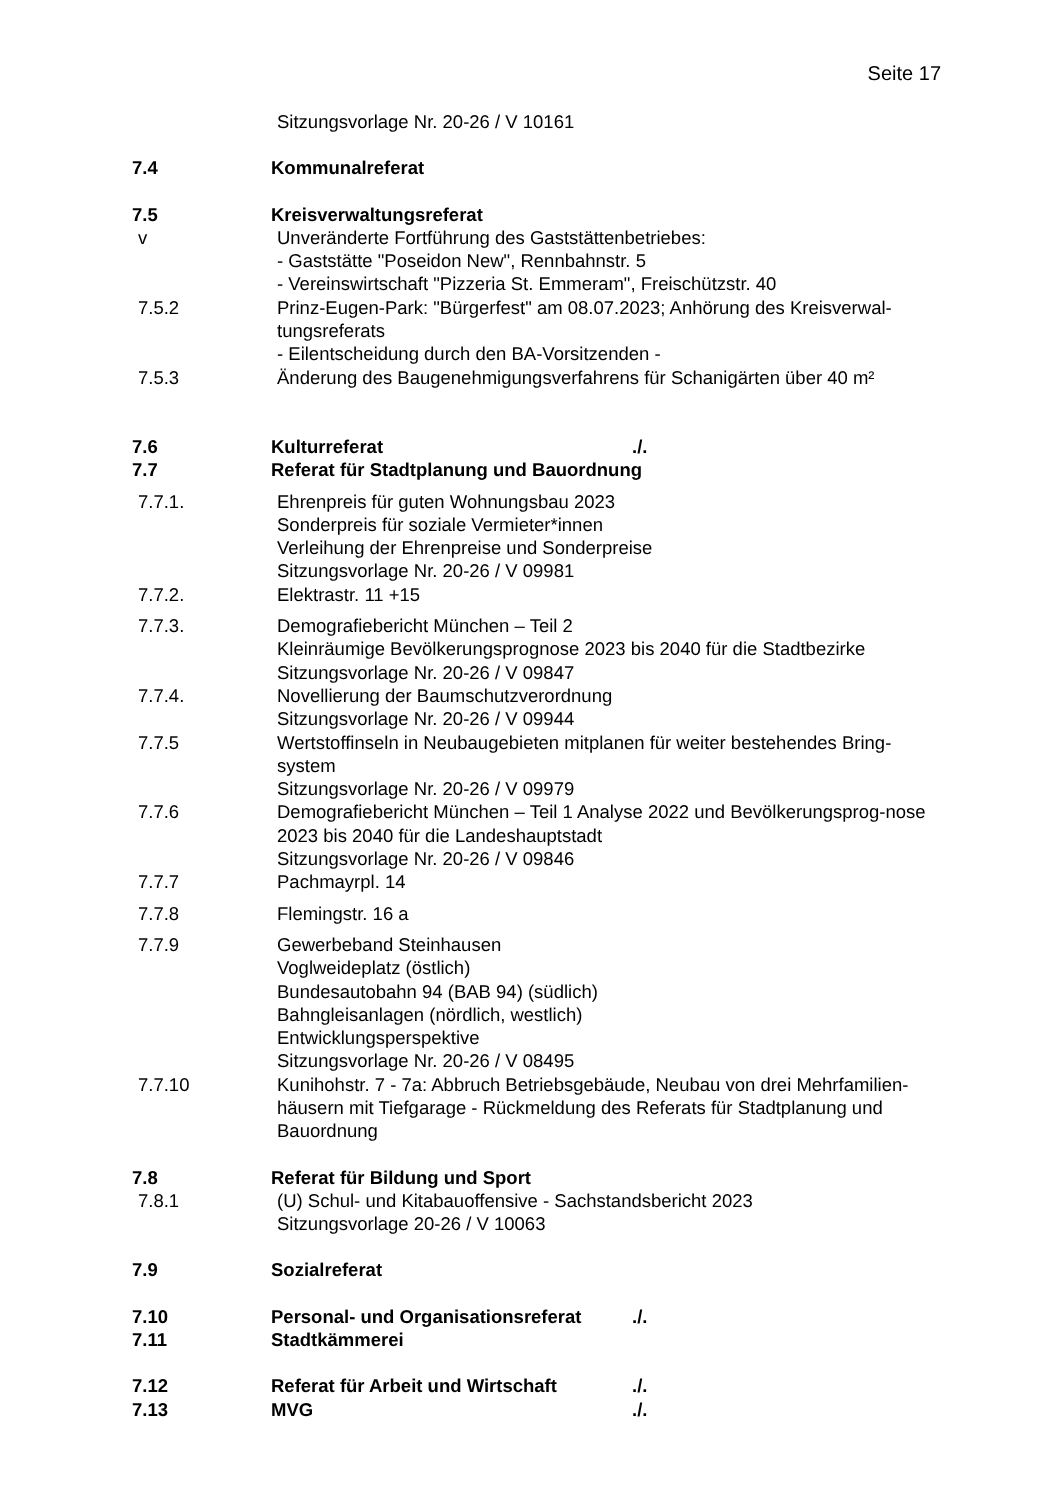Seite 17
Sitzungsvorlage Nr. 20-26 / V 10161
7.4 Kommunalreferat
7.5 Kreisverwaltungsreferat
v Unveränderte Fortführung des Gaststättenbetriebes:
- Gaststätte "Poseidon New", Rennbahnstr. 5
- Vereinswirtschaft "Pizzeria St. Emmeram", Freischützstr. 40
7.5.2 Prinz-Eugen-Park: "Bürgerfest" am 08.07.2023; Anhörung des Kreisverwal-tungsreferats
- Eilentscheidung durch den BA-Vorsitzenden -
7.5.3 Änderung des Baugenehmigungsverfahrens für Schanigärten über 40 m²
7.6 Kulturreferat ./.
7.7 Referat für Stadtplanung und Bauordnung
7.7.1. Ehrenpreis für guten Wohnungsbau 2023
Sonderpreis für soziale Vermieter*innen
Verleihung der Ehrenpreise und Sonderpreise
Sitzungsvorlage Nr. 20-26 / V 09981
7.7.2. Elektrastr. 11 +15
7.7.3. Demografiebericht München – Teil 2
Kleinräumige Bevölkerungsprognose 2023 bis 2040 für die Stadtbezirke
Sitzungsvorlage Nr. 20-26 / V 09847
7.7.4. Novellierung der Baumschutzverordnung
Sitzungsvorlage Nr. 20-26 / V 09944
7.7.5 Wertstoffinseln in Neubaugebieten mitplanen für weiter bestehendes Bring-system
Sitzungsvorlage Nr. 20-26 / V 09979
7.7.6 Demografiebericht München – Teil 1 Analyse 2022 und Bevölkerungsprog-nose 2023 bis 2040 für die Landeshauptstadt
Sitzungsvorlage Nr. 20-26 / V 09846
7.7.7 Pachmayrpl. 14
7.7.8 Flemingstr. 16 a
7.7.9 Gewerbeband Steinhausen
Voglweideplatz (östlich)
Bundesautobahn 94 (BAB 94) (südlich)
Bahngleisanlagen (nördlich, westlich)
Entwicklungsperspektive
Sitzungsvorlage Nr. 20-26 / V 08495
7.7.10 Kunihohstr. 7 - 7a: Abbruch Betriebsgebäude, Neubau von drei Mehrfamilien-häusern mit Tiefgarage - Rückmeldung des Referats für Stadtplanung und Bauordnung
7.8 Referat für Bildung und Sport
7.8.1 (U) Schul- und Kitabauoffensive - Sachstandsbericht 2023
Sitzungsvorlage 20-26 / V 10063
7.9 Sozialreferat
7.10 Personal- und Organisationsreferat ./.
7.11 Stadtkämmerei
7.12 Referat für Arbeit und Wirtschaft ./.
7.13 MVG ./.